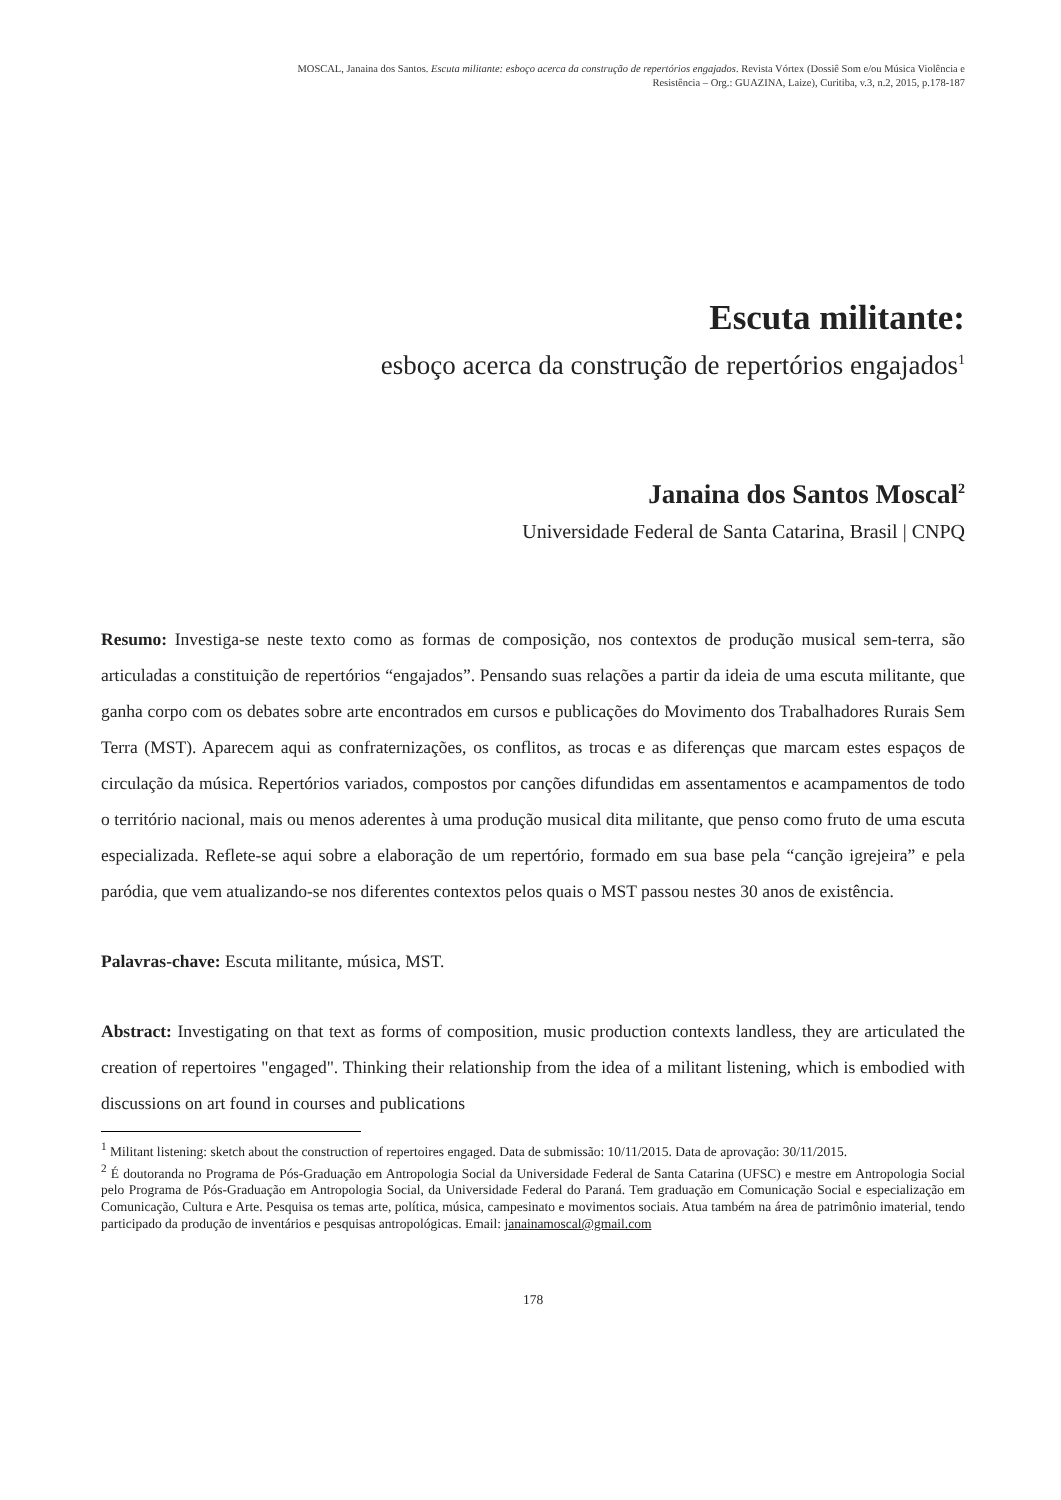MOSCAL, Janaina dos Santos. Escuta militante: esboço acerca da construção de repertórios engajados. Revista Vórtex (Dossiê Som e/ou Música Violência e
Resistência – Org.: GUAZINA, Laize), Curitiba, v.3, n.2, 2015, p.178-187
Escuta militante:
esboço acerca da construção de repertórios engajados<sup>1</sup>
Janaina dos Santos Moscal<sup>2</sup>
Universidade Federal de Santa Catarina, Brasil | CNPQ
Resumo: Investiga-se neste texto como as formas de composição, nos contextos de produção musical sem-terra, são articuladas a constituição de repertórios “engajados”. Pensando suas relações a partir da ideia de uma escuta militante, que ganha corpo com os debates sobre arte encontrados em cursos e publicações do Movimento dos Trabalhadores Rurais Sem Terra (MST). Aparecem aqui as confraternizações, os conflitos, as trocas e as diferenças que marcam estes espaços de circulação da música. Repertórios variados, compostos por canções difundidas em assentamentos e acampamentos de todo o território nacional, mais ou menos aderentes à uma produção musical dita militante, que penso como fruto de uma escuta especializada. Reflete-se aqui sobre a elaboração de um repertório, formado em sua base pela “canção igrejeira” e pela paródia, que vem atualizando-se nos diferentes contextos pelos quais o MST passou nestes 30 anos de existência.
Palavras-chave: Escuta militante, música, MST.
Abstract: Investigating on that text as forms of composition, music production contexts landless, they are articulated the creation of repertoires "engaged". Thinking their relationship from the idea of a militant listening, which is embodied with discussions on art found in courses and publications
<sup>1</sup> Militant listening: sketch about the construction of repertoires engaged. Data de submissão: 10/11/2015. Data de aprovação: 30/11/2015.
<sup>2</sup> É doutoranda no Programa de Pós-Graduação em Antropologia Social da Universidade Federal de Santa Catarina (UFSC) e mestre em Antropologia Social pelo Programa de Pós-Graduação em Antropologia Social, da Universidade Federal do Paraná. Tem graduação em Comunicação Social e especialização em Comunicação, Cultura e Arte. Pesquisa os temas arte, política, música, campesinato e movimentos sociais. Atua também na área de patrimônio imaterial, tendo participado da produção de inventários e pesquisas antropológicas. Email: janainamoscal@gmail.com
178